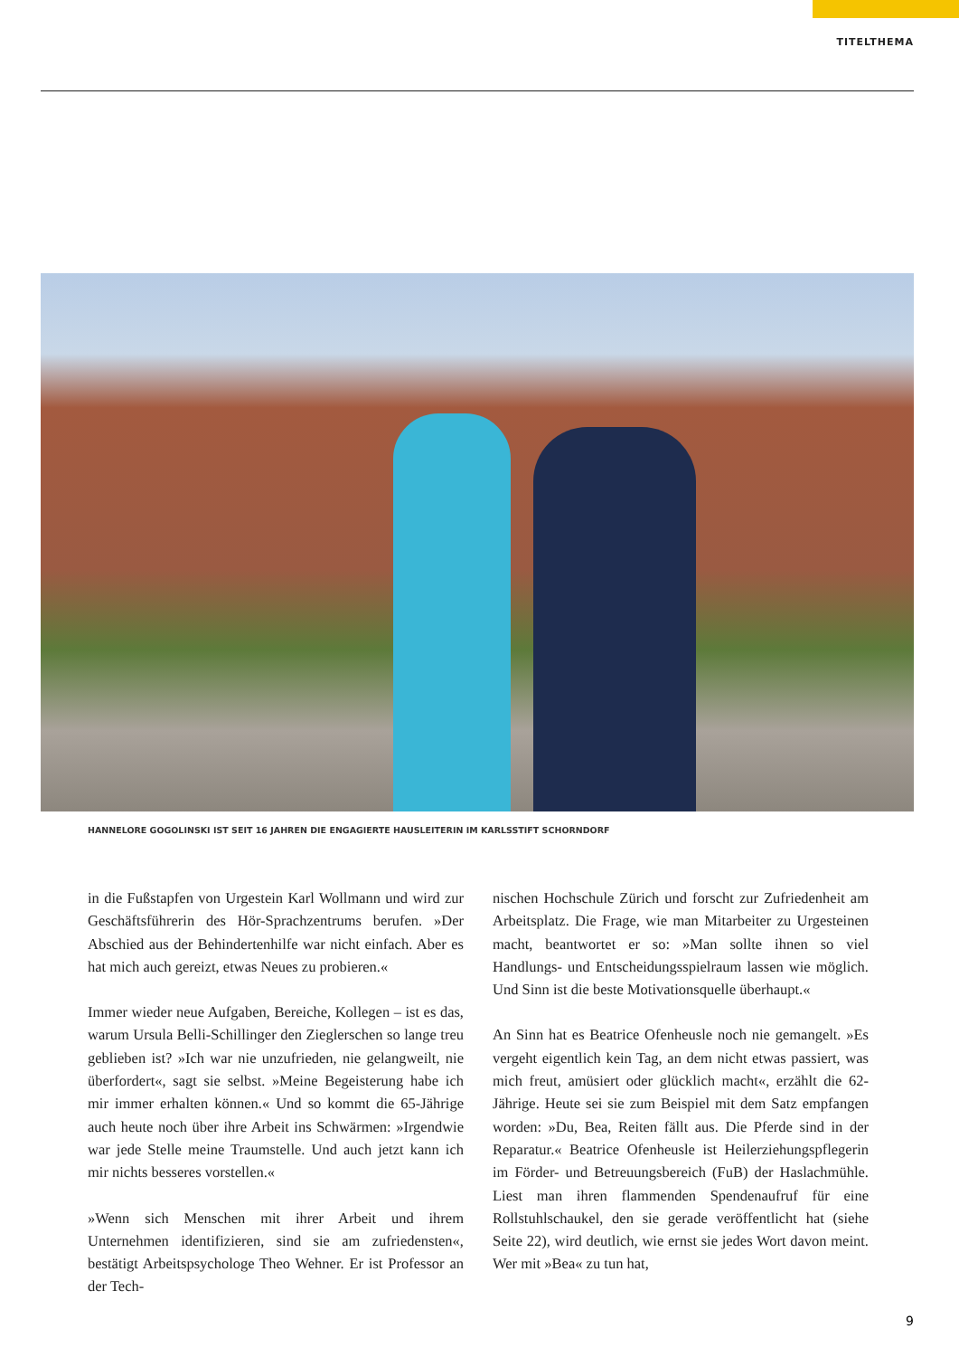TITELTHEMA
HANNELORE GOGOLINSKI IST SEIT 16 JAHREN DIE ENGAGIERTE HAUSLEITERIN IM KARLSSTIFT SCHORNDORF
in die Fußstapfen von Urgestein Karl Wollmann und wird zur Geschäftsführerin des Hör-Sprachzentrums berufen. »Der Abschied aus der Behindertenhilfe war nicht einfach. Aber es hat mich auch gereizt, etwas Neues zu probieren.«
Immer wieder neue Aufgaben, Bereiche, Kollegen – ist es das, warum Ursula Belli-Schillinger den Zieglerschen so lange treu geblieben ist? »Ich war nie unzufrieden, nie gelangweilt, nie überfordert«, sagt sie selbst. »Meine Begeisterung habe ich mir immer erhalten können.« Und so kommt die 65-Jährige auch heute noch über ihre Arbeit ins Schwärmen: »Irgendwie war jede Stelle meine Traumstelle. Und auch jetzt kann ich mir nichts besseres vorstellen.«
»Wenn sich Menschen mit ihrer Arbeit und ihrem Unternehmen identifizieren, sind sie am zufriedensten«, bestätigt Arbeitspsychologe Theo Wehner. Er ist Professor an der Tech-
nischen Hochschule Zürich und forscht zur Zufriedenheit am Arbeitsplatz. Die Frage, wie man Mitarbeiter zu Urgesteinen macht, beantwortet er so: »Man sollte ihnen so viel Handlungs- und Entscheidungsspielraum lassen wie möglich. Und Sinn ist die beste Motivationsquelle überhaupt.«
An Sinn hat es Beatrice Ofenheusle noch nie gemangelt. »Es vergeht eigentlich kein Tag, an dem nicht etwas passiert, was mich freut, amüsiert oder glücklich macht«, erzählt die 62-Jährige. Heute sei sie zum Beispiel mit dem Satz empfangen worden: »Du, Bea, Reiten fällt aus. Die Pferde sind in der Reparatur.« Beatrice Ofenheusle ist Heilerziehungspflegerin im Förder- und Betreuungsbereich (FuB) der Haslachmühle. Liest man ihren flammenden Spendenaufruf für eine Rollstuhlschaukel, den sie gerade veröffentlicht hat (siehe Seite 22), wird deutlich, wie ernst sie jedes Wort davon meint. Wer mit »Bea« zu tun hat,
9